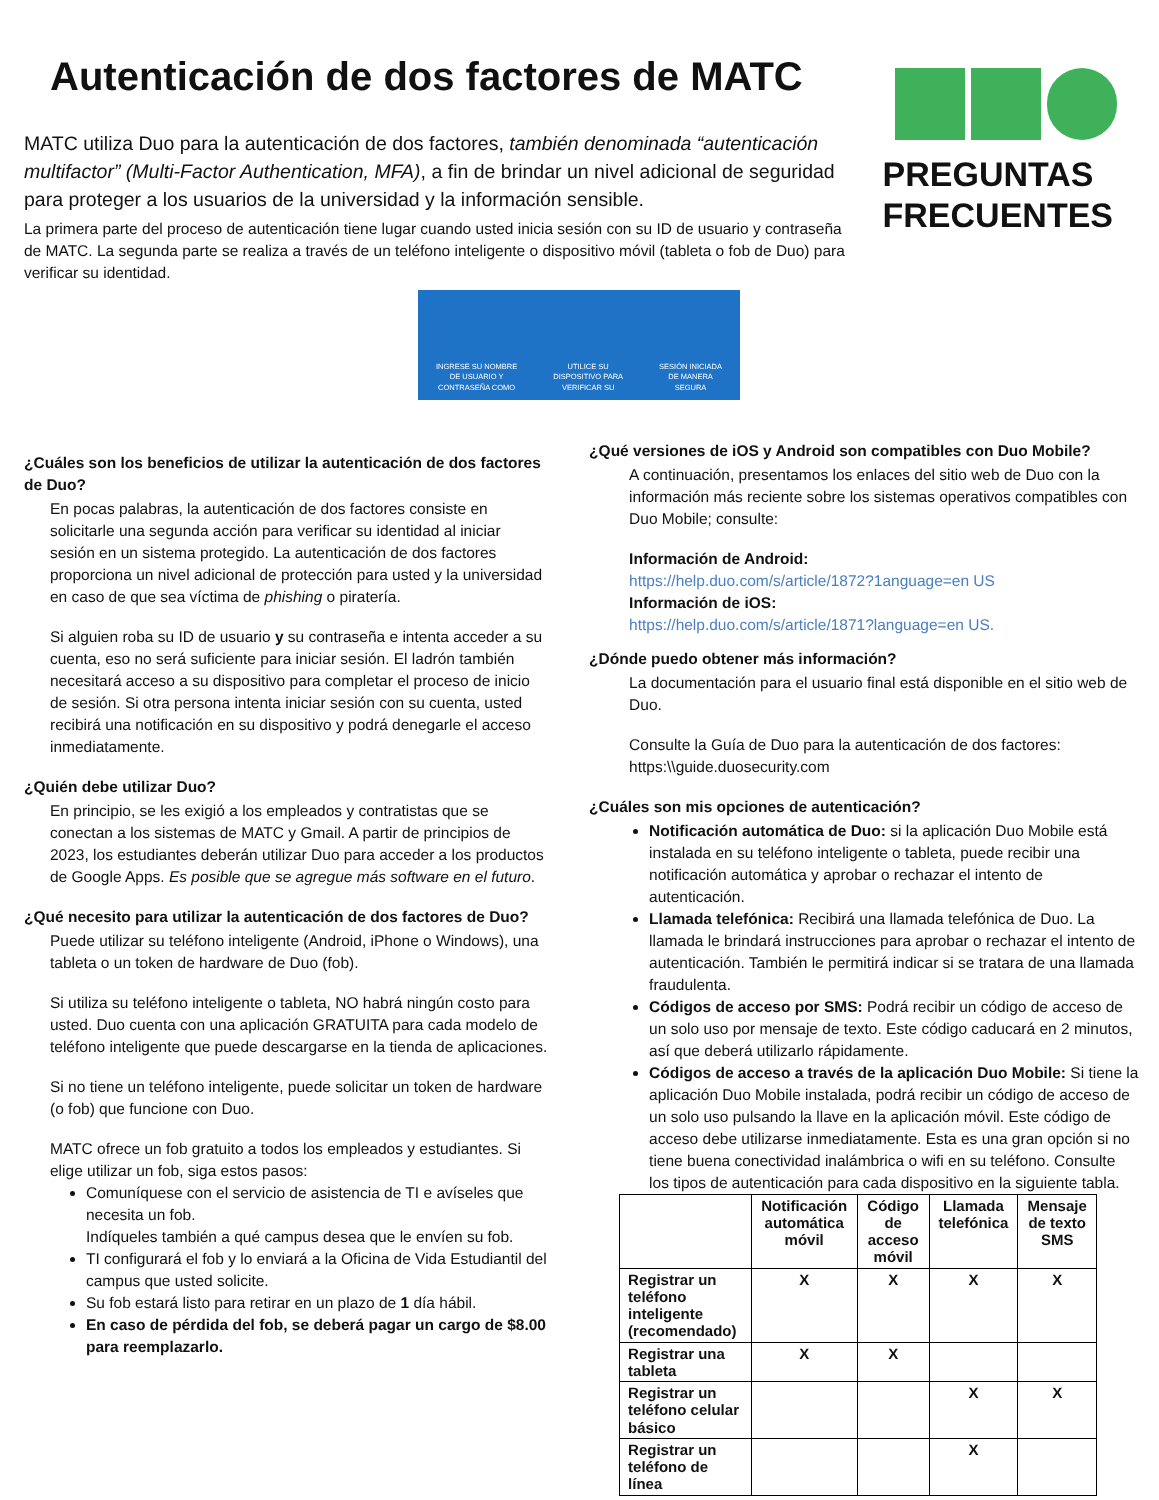Autenticación de dos factores de MATC
MATC utiliza Duo para la autenticación de dos factores, también denominada “autenticación multifactor” (Multi-Factor Authentication, MFA), a fin de brindar un nivel adicional de seguridad para proteger a los usuarios de la universidad y la información sensible.
La primera parte del proceso de autenticación tiene lugar cuando usted inicia sesión con su ID de usuario y contraseña de MATC. La segunda parte se realiza a través de un teléfono inteligente o dispositivo móvil (tableta o fob de Duo) para verificar su identidad.
PREGUNTAS FRECUENTES
INGRESE SU NOMBRE
DE USUARIO Y
CONTRASEÑA COMO
UTILICE SU
DISPOSITIVO PARA
VERIFICAR SU
SESIÓN INICIADA
DE MANERA
SEGURA
¿Cuáles son los beneficios de utilizar la autenticación de dos factores de Duo?
En pocas palabras, la autenticación de dos factores consiste en solicitarle una segunda acción para verificar su identidad al iniciar sesión en un sistema protegido. La autenticación de dos factores proporciona un nivel adicional de protección para usted y la universidad en caso de que sea víctima de phishing o piratería.
Si alguien roba su ID de usuario y su contraseña e intenta acceder a su cuenta, eso no será suficiente para iniciar sesión. El ladrón también necesitará acceso a su dispositivo para completar el proceso de inicio de sesión. Si otra persona intenta iniciar sesión con su cuenta, usted recibirá una notificación en su dispositivo y podrá denegarle el acceso inmediatamente.
¿Quién debe utilizar Duo?
En principio, se les exigió a los empleados y contratistas que se conectan a los sistemas de MATC y Gmail. A partir de principios de 2023, los estudiantes deberán utilizar Duo para acceder a los productos de Google Apps. Es posible que se agregue más software en el futuro.
¿Qué necesito para utilizar la autenticación de dos factores de Duo?
Puede utilizar su teléfono inteligente (Android, iPhone o Windows), una tableta o un token de hardware de Duo (fob).
Si utiliza su teléfono inteligente o tableta, NO habrá ningún costo para usted. Duo cuenta con una aplicación GRATUITA para cada modelo de teléfono inteligente que puede descargarse en la tienda de aplicaciones.
Si no tiene un teléfono inteligente, puede solicitar un token de hardware (o fob) que funcione con Duo.
MATC ofrece un fob gratuito a todos los empleados y estudiantes. Si elige utilizar un fob, siga estos pasos:
Comuníquese con el servicio de asistencia de TI e avíseles que necesita un fob.
Indíqueles también a qué campus desea que le envíen su fob.
TI configurará el fob y lo enviará a la Oficina de Vida Estudiantil del campus que usted solicite.
Su fob estará listo para retirar en un plazo de 1 día hábil.
En caso de pérdida del fob, se deberá pagar un cargo de $8.00 para reemplazarlo.
¿Qué versiones de iOS y Android son compatibles con Duo Mobile?
A continuación, presentamos los enlaces del sitio web de Duo con la información más reciente sobre los sistemas operativos compatibles con Duo Mobile; consulte:
Información de Android:
https://help.duo.com/s/article/1872?1anguage=en US
Información de iOS:
https://help.duo.com/s/article/1871?language=en US.
¿Dónde puedo obtener más información?
La documentación para el usuario final está disponible en el sitio web de Duo.
Consulte la Guía de Duo para la autenticación de dos factores: https:\\guide.duosecurity.com
¿Cuáles son mis opciones de autenticación?
Notificación automática de Duo: si la aplicación Duo Mobile está instalada en su teléfono inteligente o tableta, puede recibir una notificación automática y aprobar o rechazar el intento de autenticación.
Llamada telefónica: Recibirá una llamada telefónica de Duo. La llamada le brindará instrucciones para aprobar o rechazar el intento de autenticación. También le permitirá indicar si se tratara de una llamada fraudulenta.
Códigos de acceso por SMS: Podrá recibir un código de acceso de un solo uso por mensaje de texto. Este código caducará en 2 minutos, así que deberá utilizarlo rápidamente.
Códigos de acceso a través de la aplicación Duo Mobile: Si tiene la aplicación Duo Mobile instalada, podrá recibir un código de acceso de un solo uso pulsando la llave en la aplicación móvil. Este código de acceso debe utilizarse inmediatamente. Esta es una gran opción si no tiene buena conectividad inalámbrica o wifi en su teléfono. Consulte los tipos de autenticación para cada dispositivo en la siguiente tabla.
| | Notificación automática móvil | Código de acceso móvil | Llamada telefónica | Mensaje de texto SMS |
| --- | --- | --- | --- | --- |
| Registrar un teléfono inteligente (recomendado) | X | X | X | X |
| Registrar una tableta | X | X | | |
| Registrar un teléfono celular básico | | | X | X |
| Registrar un teléfono de línea | | | X | |